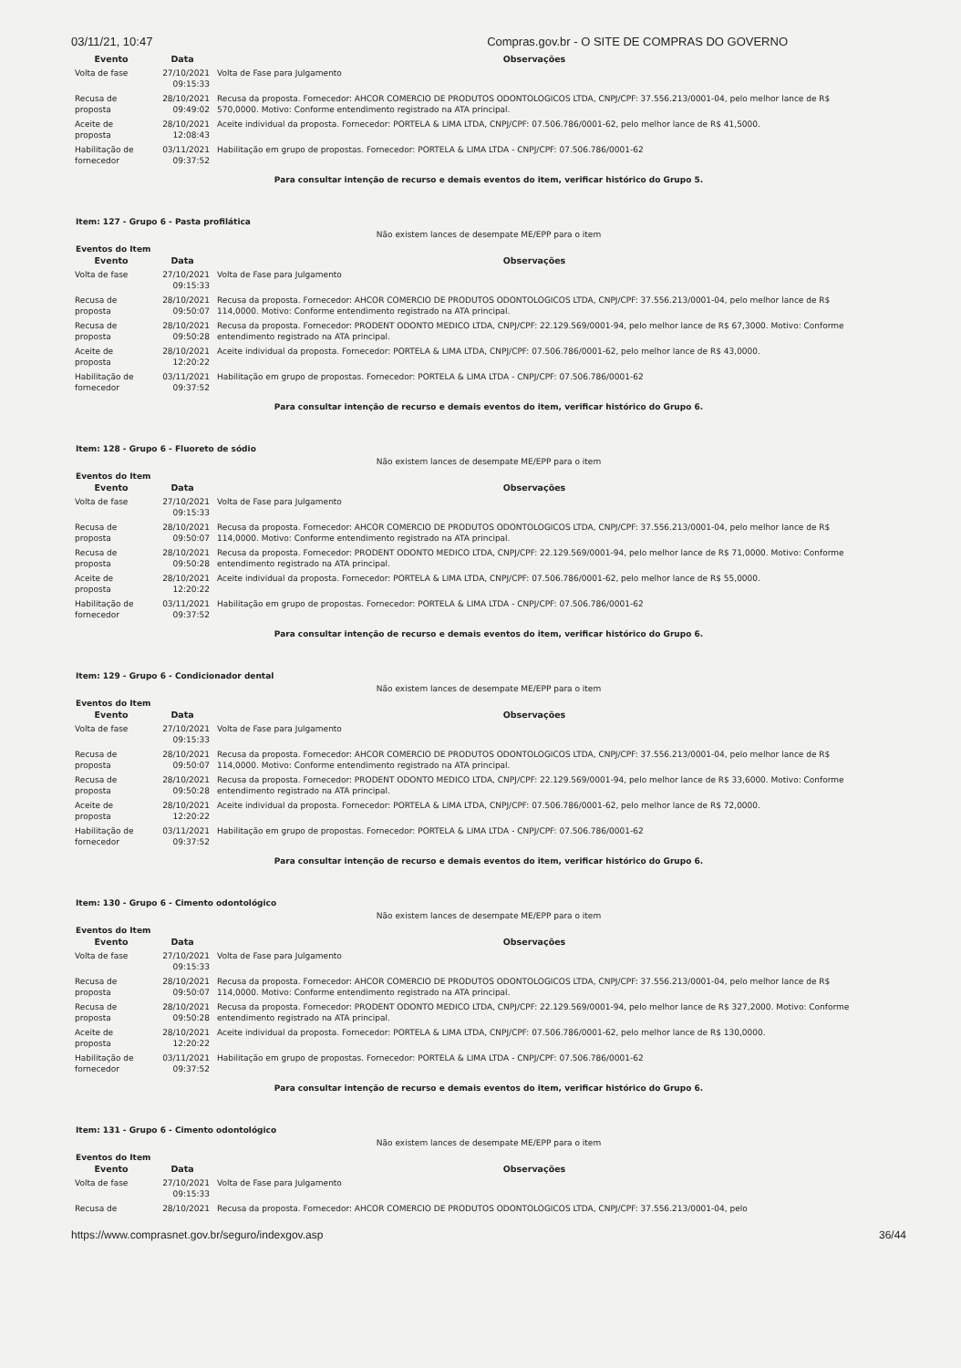03/11/21, 10:47 Compras.gov.br - O SITE DE COMPRAS DO GOVERNO
| Evento | Data | Observações |
| --- | --- | --- |
| Volta de fase | 27/10/2021 09:15:33 | Volta de Fase para Julgamento |
| Recusa de proposta | 28/10/2021 09:49:02 | Recusa da proposta. Fornecedor: AHCOR COMERCIO DE PRODUTOS ODONTOLOGICOS LTDA, CNPJ/CPF: 37.556.213/0001-04, pelo melhor lance de R$ 570,0000. Motivo: Conforme entendimento registrado na ATA principal. |
| Aceite de proposta | 28/10/2021 12:08:43 | Aceite individual da proposta. Fornecedor: PORTELA & LIMA LTDA, CNPJ/CPF: 07.506.786/0001-62, pelo melhor lance de R$ 41,5000. |
| Habilitação de fornecedor | 03/11/2021 09:37:52 | Habilitação em grupo de propostas. Fornecedor: PORTELA & LIMA LTDA - CNPJ/CPF: 07.506.786/0001-62 |
Para consultar intenção de recurso e demais eventos do item, verificar histórico do Grupo 5.
Item: 127 - Grupo 6 - Pasta profilática
Não existem lances de desempate ME/EPP para o item
Eventos do Item
| Evento | Data | Observações |
| --- | --- | --- |
| Volta de fase | 27/10/2021 09:15:33 | Volta de Fase para Julgamento |
| Recusa de proposta | 28/10/2021 09:50:07 | Recusa da proposta. Fornecedor: AHCOR COMERCIO DE PRODUTOS ODONTOLOGICOS LTDA, CNPJ/CPF: 37.556.213/0001-04, pelo melhor lance de R$ 114,0000. Motivo: Conforme entendimento registrado na ATA principal. |
| Recusa de proposta | 28/10/2021 09:50:28 | Recusa da proposta. Fornecedor: PRODENT ODONTO MEDICO LTDA, CNPJ/CPF: 22.129.569/0001-94, pelo melhor lance de R$ 67,3000. Motivo: Conforme entendimento registrado na ATA principal. |
| Aceite de proposta | 28/10/2021 12:20:22 | Aceite individual da proposta. Fornecedor: PORTELA & LIMA LTDA, CNPJ/CPF: 07.506.786/0001-62, pelo melhor lance de R$ 43,0000. |
| Habilitação de fornecedor | 03/11/2021 09:37:52 | Habilitação em grupo de propostas. Fornecedor: PORTELA & LIMA LTDA - CNPJ/CPF: 07.506.786/0001-62 |
Para consultar intenção de recurso e demais eventos do item, verificar histórico do Grupo 6.
Item: 128 - Grupo 6 - Fluoreto de sódio
Não existem lances de desempate ME/EPP para o item
Eventos do Item
| Evento | Data | Observações |
| --- | --- | --- |
| Volta de fase | 27/10/2021 09:15:33 | Volta de Fase para Julgamento |
| Recusa de proposta | 28/10/2021 09:50:07 | Recusa da proposta. Fornecedor: AHCOR COMERCIO DE PRODUTOS ODONTOLOGICOS LTDA, CNPJ/CPF: 37.556.213/0001-04, pelo melhor lance de R$ 114,0000. Motivo: Conforme entendimento registrado na ATA principal. |
| Recusa de proposta | 28/10/2021 09:50:28 | Recusa da proposta. Fornecedor: PRODENT ODONTO MEDICO LTDA, CNPJ/CPF: 22.129.569/0001-94, pelo melhor lance de R$ 71,0000. Motivo: Conforme entendimento registrado na ATA principal. |
| Aceite de proposta | 28/10/2021 12:20:22 | Aceite individual da proposta. Fornecedor: PORTELA & LIMA LTDA, CNPJ/CPF: 07.506.786/0001-62, pelo melhor lance de R$ 55,0000. |
| Habilitação de fornecedor | 03/11/2021 09:37:52 | Habilitação em grupo de propostas. Fornecedor: PORTELA & LIMA LTDA - CNPJ/CPF: 07.506.786/0001-62 |
Para consultar intenção de recurso e demais eventos do item, verificar histórico do Grupo 6.
Item: 129 - Grupo 6 - Condicionador dental
Não existem lances de desempate ME/EPP para o item
Eventos do Item
| Evento | Data | Observações |
| --- | --- | --- |
| Volta de fase | 27/10/2021 09:15:33 | Volta de Fase para Julgamento |
| Recusa de proposta | 28/10/2021 09:50:07 | Recusa da proposta. Fornecedor: AHCOR COMERCIO DE PRODUTOS ODONTOLOGICOS LTDA, CNPJ/CPF: 37.556.213/0001-04, pelo melhor lance de R$ 114,0000. Motivo: Conforme entendimento registrado na ATA principal. |
| Recusa de proposta | 28/10/2021 09:50:28 | Recusa da proposta. Fornecedor: PRODENT ODONTO MEDICO LTDA, CNPJ/CPF: 22.129.569/0001-94, pelo melhor lance de R$ 33,6000. Motivo: Conforme entendimento registrado na ATA principal. |
| Aceite de proposta | 28/10/2021 12:20:22 | Aceite individual da proposta. Fornecedor: PORTELA & LIMA LTDA, CNPJ/CPF: 07.506.786/0001-62, pelo melhor lance de R$ 72,0000. |
| Habilitação de fornecedor | 03/11/2021 09:37:52 | Habilitação em grupo de propostas. Fornecedor: PORTELA & LIMA LTDA - CNPJ/CPF: 07.506.786/0001-62 |
Para consultar intenção de recurso e demais eventos do item, verificar histórico do Grupo 6.
Item: 130 - Grupo 6 - Cimento odontológico
Não existem lances de desempate ME/EPP para o item
Eventos do Item
| Evento | Data | Observações |
| --- | --- | --- |
| Volta de fase | 27/10/2021 09:15:33 | Volta de Fase para Julgamento |
| Recusa de proposta | 28/10/2021 09:50:07 | Recusa da proposta. Fornecedor: AHCOR COMERCIO DE PRODUTOS ODONTOLOGICOS LTDA, CNPJ/CPF: 37.556.213/0001-04, pelo melhor lance de R$ 114,0000. Motivo: Conforme entendimento registrado na ATA principal. |
| Recusa de proposta | 28/10/2021 09:50:28 | Recusa da proposta. Fornecedor: PRODENT ODONTO MEDICO LTDA, CNPJ/CPF: 22.129.569/0001-94, pelo melhor lance de R$ 327,2000. Motivo: Conforme entendimento registrado na ATA principal. |
| Aceite de proposta | 28/10/2021 12:20:22 | Aceite individual da proposta. Fornecedor: PORTELA & LIMA LTDA, CNPJ/CPF: 07.506.786/0001-62, pelo melhor lance de R$ 130,0000. |
| Habilitação de fornecedor | 03/11/2021 09:37:52 | Habilitação em grupo de propostas. Fornecedor: PORTELA & LIMA LTDA - CNPJ/CPF: 07.506.786/0001-62 |
Para consultar intenção de recurso e demais eventos do item, verificar histórico do Grupo 6.
Item: 131 - Grupo 6 - Cimento odontológico
Não existem lances de desempate ME/EPP para o item
Eventos do Item
| Evento | Data | Observações |
| --- | --- | --- |
| Volta de fase | 27/10/2021 09:15:33 | Volta de Fase para Julgamento |
| Recusa de | 28/10/2021 | Recusa da proposta. Fornecedor: AHCOR COMERCIO DE PRODUTOS ODONTOLOGICOS LTDA, CNPJ/CPF: 37.556.213/0001-04, pelo |
https://www.comprasnet.gov.br/seguro/indexgov.asp 36/44